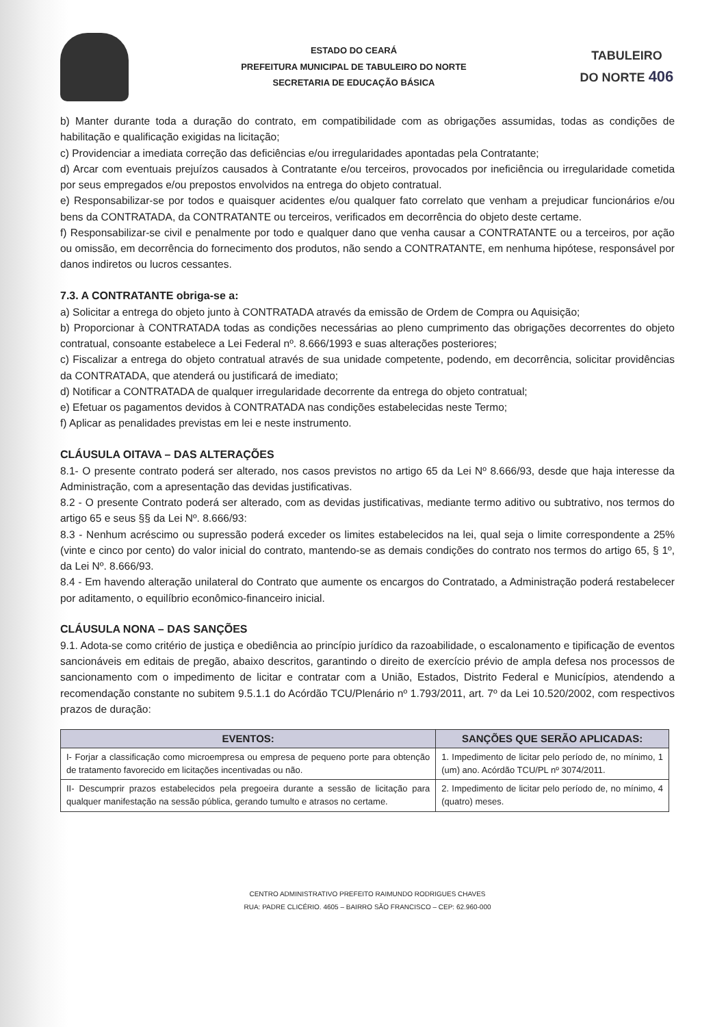ESTADO DO CEARÁ
PREFEITURA MUNICIPAL DE TABULEIRO DO NORTE
SECRETARIA DE EDUCAÇÃO BÁSICA
TABULEIRO
DO NORTE 406
b) Manter durante toda a duração do contrato, em compatibilidade com as obrigações assumidas, todas as condições de habilitação e qualificação exigidas na licitação;
c) Providenciar a imediata correção das deficiências e/ou irregularidades apontadas pela Contratante;
d) Arcar com eventuais prejuízos causados à Contratante e/ou terceiros, provocados por ineficiência ou irregularidade cometida por seus empregados e/ou prepostos envolvidos na entrega do objeto contratual.
e) Responsabilizar-se por todos e quaisquer acidentes e/ou qualquer fato correlato que venham a prejudicar funcionários e/ou bens da CONTRATADA, da CONTRATANTE ou terceiros, verificados em decorrência do objeto deste certame.
f) Responsabilizar-se civil e penalmente por todo e qualquer dano que venha causar a CONTRATANTE ou a terceiros, por ação ou omissão, em decorrência do fornecimento dos produtos, não sendo a CONTRATANTE, em nenhuma hipótese, responsável por danos indiretos ou lucros cessantes.
7.3. A CONTRATANTE obriga-se a:
a) Solicitar a entrega do objeto junto à CONTRATADA através da emissão de Ordem de Compra ou Aquisição;
b) Proporcionar à CONTRATADA todas as condições necessárias ao pleno cumprimento das obrigações decorrentes do objeto contratual, consoante estabelece a Lei Federal nº. 8.666/1993 e suas alterações posteriores;
c) Fiscalizar a entrega do objeto contratual através de sua unidade competente, podendo, em decorrência, solicitar providências da CONTRATADA, que atenderá ou justificará de imediato;
d) Notificar a CONTRATADA de qualquer irregularidade decorrente da entrega do objeto contratual;
e) Efetuar os pagamentos devidos à CONTRATADA nas condições estabelecidas neste Termo;
f) Aplicar as penalidades previstas em lei e neste instrumento.
CLÁUSULA OITAVA – DAS ALTERAÇÕES
8.1- O presente contrato poderá ser alterado, nos casos previstos no artigo 65 da Lei Nº 8.666/93, desde que haja interesse da Administração, com a apresentação das devidas justificativas.
8.2 - O presente Contrato poderá ser alterado, com as devidas justificativas, mediante termo aditivo ou subtrativo, nos termos do artigo 65 e seus §§ da Lei Nº. 8.666/93:
8.3 - Nenhum acréscimo ou supressão poderá exceder os limites estabelecidos na lei, qual seja o limite correspondente a 25% (vinte e cinco por cento) do valor inicial do contrato, mantendo-se as demais condições do contrato nos termos do artigo 65, § 1º, da Lei Nº. 8.666/93.
8.4 - Em havendo alteração unilateral do Contrato que aumente os encargos do Contratado, a Administração poderá restabelecer por aditamento, o equilíbrio econômico-financeiro inicial.
CLÁUSULA NONA – DAS SANÇÕES
9.1. Adota-se como critério de justiça e obediência ao princípio jurídico da razoabilidade, o escalonamento e tipificação de eventos sancionáveis em editais de pregão, abaixo descritos, garantindo o direito de exercício prévio de ampla defesa nos processos de sancionamento com o impedimento de licitar e contratar com a União, Estados, Distrito Federal e Municípios, atendendo a recomendação constante no subitem 9.5.1.1 do Acórdão TCU/Plenário nº 1.793/2011, art. 7º da Lei 10.520/2002, com respectivos prazos de duração:
| EVENTOS: | SANÇÕES QUE SERÃO APLICADAS: |
| --- | --- |
| I- Forjar a classificação como microempresa ou empresa de pequeno porte para obtenção de tratamento favorecido em licitações incentivadas ou não. | 1. Impedimento de licitar pelo período de, no mínimo, 1 (um) ano. Acórdão TCU/PL nº 3074/2011. |
| II- Descumprir prazos estabelecidos pela pregoeira durante a sessão de licitação para qualquer manifestação na sessão pública, gerando tumulto e atrasos no certame. | 2. Impedimento de licitar pelo período de, no mínimo, 4 (quatro) meses. |
CENTRO ADMINISTRATIVO PREFEITO RAIMUNDO RODRIGUES CHAVES
RUA: PADRE CLICÉRIO. 4605 – BAIRRO SÃO FRANCISCO – CEP: 62.960-000